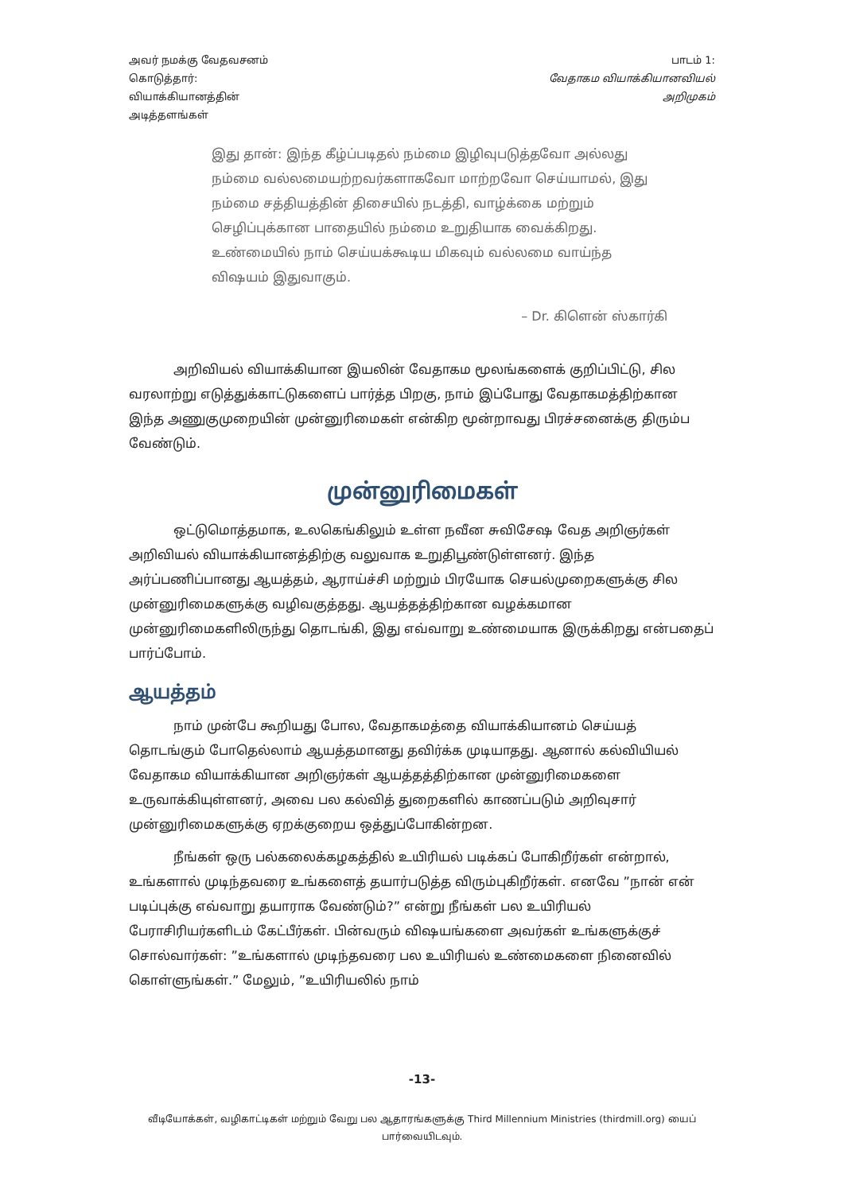அவர் நமக்கு வேதவசனம்
கொடுத்தார்:
வியாக்கியானத்தின்
அடித்தளங்கள்
பாடம் 1:
வேதாகம வியாக்கியானவியல்
அறிமுகம்
இது தான்: இந்த கீழ்ப்படிதல் நம்மை இழிவுபடுத்தவோ அல்லது நம்மை வல்லமையற்றவர்களாகவோ மாற்றவோ செய்யாமல், இது நம்மை சத்தியத்தின் திசையில் நடத்தி, வாழ்க்கை மற்றும் செழிப்புக்கான பாதையில் நம்மை உறுதியாக வைக்கிறது. உண்மையில் நாம் செய்யக்கூடிய மிகவும் வல்லமை வாய்ந்த விஷயம் இதுவாகும்.
– Dr. கிளென் ஸ்கார்கி
அறிவியல் வியாக்கியான இயலின் வேதாகம மூலங்களைக் குறிப்பிட்டு, சில வரலாற்று எடுத்துக்காட்டுகளைப் பார்த்த பிறகு, நாம் இப்போது வேதாகமத்திற்கான இந்த அணுகுமுறையின் முன்னுரிமைகள் என்கிற மூன்றாவது பிரச்சனைக்கு திரும்ப வேண்டும்.
முன்னுரிமைகள்
ஒட்டுமொத்தமாக, உலகெங்கிலும் உள்ள நவீன சுவிசேஷ வேத அறிஞர்கள் அறிவியல் வியாக்கியானத்திற்கு வலுவாக உறுதிபூண்டுள்ளனர். இந்த அர்ப்பணிப்பானது ஆயத்தம், ஆராய்ச்சி மற்றும் பிரயோக செயல்முறைகளுக்கு சில முன்னுரிமைகளுக்கு வழிவகுத்தது. ஆயத்தத்திற்கான வழக்கமான முன்னுரிமைகளிலிருந்து தொடங்கி, இது எவ்வாறு உண்மையாக இருக்கிறது என்பதைப் பார்ப்போம்.
ஆயத்தம்
நாம் முன்பே கூறியது போல, வேதாகமத்தை வியாக்கியானம் செய்யத் தொடங்கும் போதெல்லாம் ஆயத்தமானது தவிர்க்க முடியாதது. ஆனால் கல்வியியல் வேதாகம வியாக்கியான அறிஞர்கள் ஆயத்தத்திற்கான முன்னுரிமைகளை உருவாக்கியுள்ளனர், அவை பல கல்வித் துறைகளில் காணப்படும் அறிவுசார் முன்னுரிமைகளுக்கு ஏறக்குறைய ஒத்துப்போகின்றன.
நீங்கள் ஒரு பல்கலைக்கழகத்தில் உயிரியல் படிக்கப் போகிறீர்கள் என்றால், உங்களால் முடிந்தவரை உங்களைத் தயார்படுத்த விரும்புகிறீர்கள். எனவே ”நான் என் படிப்புக்கு எவ்வாறு தயாராக வேண்டும்?” என்று நீங்கள் பல உயிரியல் பேராசிரியர்களிடம் கேட்பீர்கள். பின்வரும் விஷயங்களை அவர்கள் உங்களுக்குச் சொல்வார்கள்: ”உங்களால் முடிந்தவரை பல உயிரியல் உண்மைகளை நினைவில் கொள்ளுங்கள்.” மேலும், ”உயிரியலில் நாம்
-13-
வீடியோக்கள், வழிகாட்டிகள் மற்றும் வேறு பல ஆதாரங்களுக்கு Third Millennium Ministries (thirdmill.org) யைப் பார்வையிடவும்.